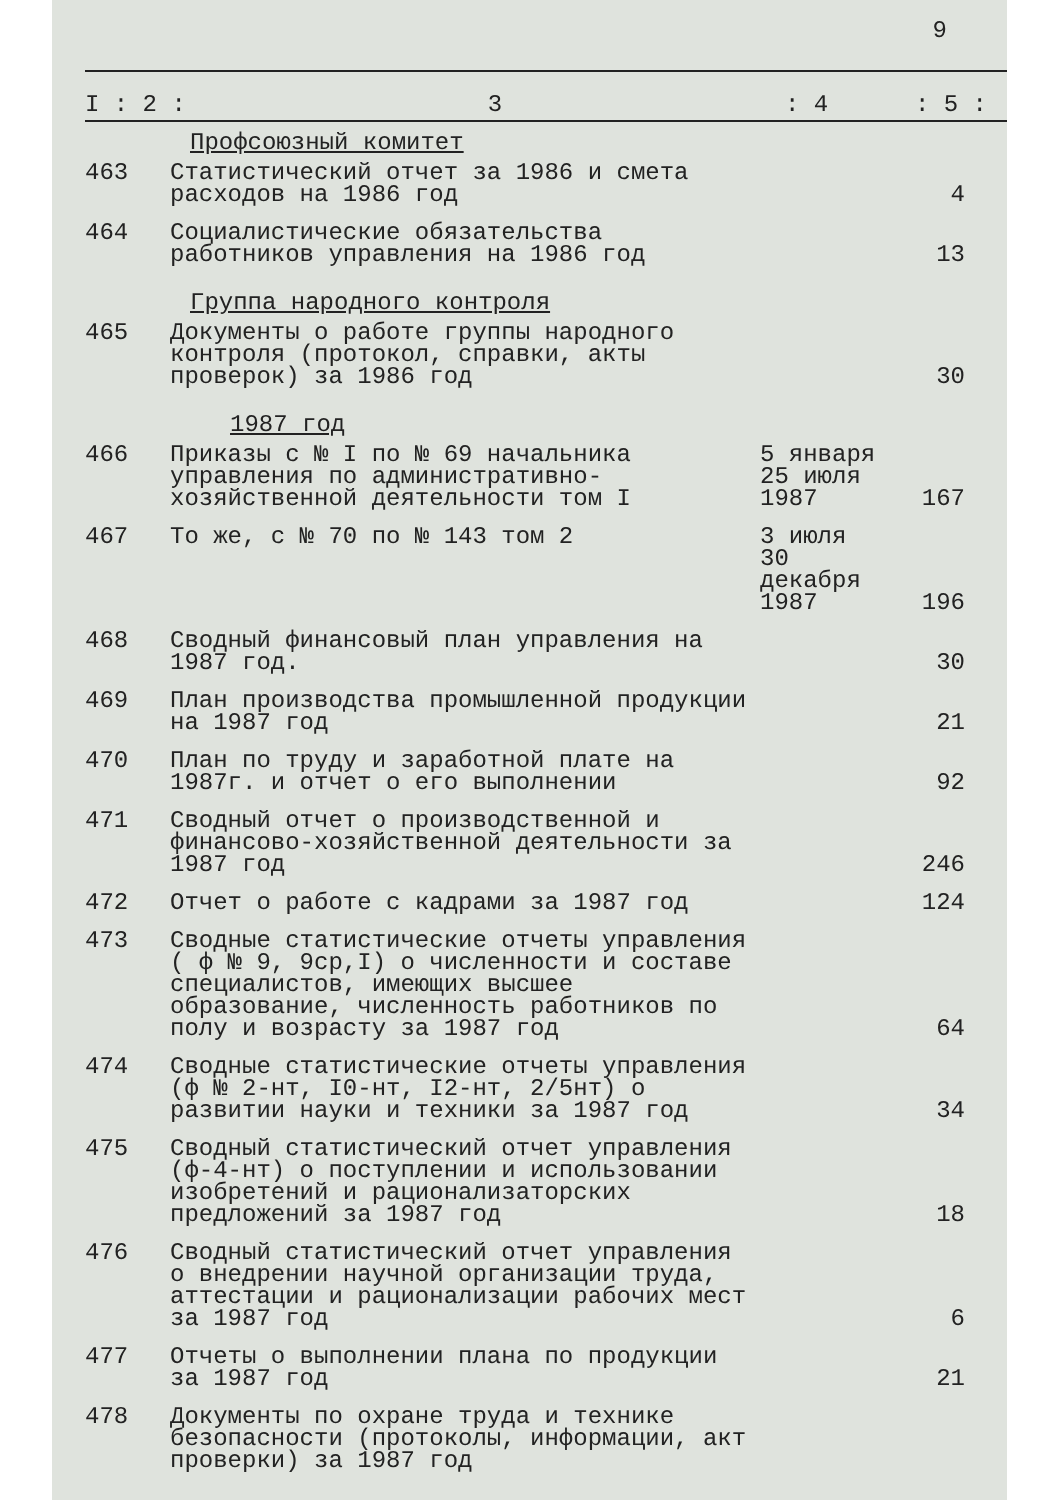9
I : 2 : 3: 4: 5 :
| | Профсоюзный комитет | | |
| 463 | Статистический отчет за 1986 и смета расходов на 1986 год | | 4 |
| 464 | Социалистические обязательства работников управления на 1986 год | | 13 |
| | Группа народного контроля | | |
| 465 | Документы о работе группы народного контроля (протокол, справки, акты проверок) за 1986 год | | 30 |
| | 1987 год | | |
| 466 | Приказы с № I по № 69 начальника управления по административно-хозяйственной деятельности том I | 5 января 25 июля 1987 | 167 |
| 467 | То же, с № 70 по № 143 том 2 | 3 июля 30 декабря 1987 | 196 |
| 468 | Сводный финансовый план управления на 1987 год. | | 30 |
| 469 | План производства промышленной продукции на 1987 год | | 21 |
| 470 | План по труду и заработной плате на 1987г. и отчет о его выполнении | | 92 |
| 471 | Сводный отчет о производственной и финансово-хозяйственной деятельности за 1987 год | | 246 |
| 472 | Отчет о работе с кадрами за 1987 год | | 124 |
| 473 | Сводные статистические отчеты управления ( ф № 9, 9ср,I) о численности и составе специалистов, имеющих высшее образование, численность работников по полу и возрасту за 1987 год | | 64 |
| 474 | Сводные статистические отчеты управления (ф № 2-нт, I0-нт, I2-нт, 2/5нт) о развитии науки и техники за 1987 год | | 34 |
| 475 | Сводный статистический отчет управления (ф-4-нт) о поступлении и использовании изобретений и рационализаторских предложений за 1987 год | | 18 |
| 476 | Сводный статистический отчет управления о внедрении научной организации труда, аттестации и рационализации рабочих мест за 1987 год | | 6 |
| 477 | Отчеты о выполнении плана по продукции за 1987 год | | 21 |
| 478 | Документы по охране труда и технике безопасности (протоколы, информации, акт проверки) за 1987 год | | |